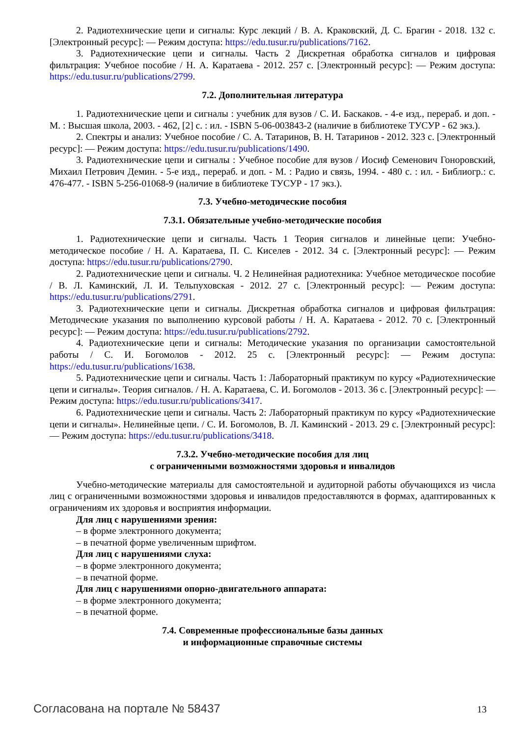2. Радиотехнические цепи и сигналы: Курс лекций / В. А. Краковский, Д. С. Брагин - 2018. 132 с. [Электронный ресурс]: — Режим доступа: https://edu.tusur.ru/publications/7162.
3. Радиотехнические цепи и сигналы. Часть 2 Дискретная обработка сигналов и цифровая фильтрация: Учебное пособие / Н. А. Каратаева - 2012. 257 с. [Электронный ресурс]: — Режим доступа: https://edu.tusur.ru/publications/2799.
7.2. Дополнительная литература
1. Радиотехнические цепи и сигналы : учебник для вузов / С. И. Баскаков. - 4-е изд., перераб. и доп. - М. : Высшая школа, 2003. - 462, [2] с. : ил. - ISBN 5-06-003843-2 (наличие в библиотеке ТУСУР - 62 экз.).
2. Спектры и анализ: Учебное пособие / С. А. Татаринов, В. Н. Татаринов - 2012. 323 с. [Электронный ресурс]: — Режим доступа: https://edu.tusur.ru/publications/1490.
3. Радиотехнические цепи и сигналы : Учебное пособие для вузов / Иосиф Семенович Гоноровский, Михаил Петрович Демин. - 5-е изд., перераб. и доп. - М. : Радио и связь, 1994. - 480 с. : ил. - Библиогр.: с. 476-477. - ISBN 5-256-01068-9 (наличие в библиотеке ТУСУР - 17 экз.).
7.3. Учебно-методические пособия
7.3.1. Обязательные учебно-методические пособия
1. Радиотехнические цепи и сигналы. Часть 1 Теория сигналов и линейные цепи: Учебно-методическое пособие / Н. А. Каратаева, П. С. Киселев - 2012. 34 с. [Электронный ресурс]: — Режим доступа: https://edu.tusur.ru/publications/2790.
2. Радиотехнические цепи и сигналы. Ч. 2 Нелинейная радиотехника: Учебное методическое пособие / В. Л. Каминский, Л. И. Тельпуховская - 2012. 27 с. [Электронный ресурс]: — Режим доступа: https://edu.tusur.ru/publications/2791.
3. Радиотехнические цепи и сигналы. Дискретная обработка сигналов и цифровая фильтрация: Методические указания по выполнению курсовой работы / Н. А. Каратаева - 2012. 70 с. [Электронный ресурс]: — Режим доступа: https://edu.tusur.ru/publications/2792.
4. Радиотехнические цепи и сигналы: Методические указания по организации самостоятельной работы / С. И. Богомолов - 2012. 25 с. [Электронный ресурс]: — Режим доступа: https://edu.tusur.ru/publications/1638.
5. Радиотехнические цепи и сигналы. Часть 1: Лабораторный практикум по курсу «Радиотехнические цепи и сигналы». Теория сигналов. / Н. А. Каратаева, С. И. Богомолов - 2013. 36 с. [Электронный ресурс]: — Режим доступа: https://edu.tusur.ru/publications/3417.
6. Радиотехнические цепи и сигналы. Часть 2: Лабораторный практикум по курсу «Радиотехнические цепи и сигналы». Нелинейные цепи. / С. И. Богомолов, В. Л. Каминский - 2013. 29 с. [Электронный ресурс]: — Режим доступа: https://edu.tusur.ru/publications/3418.
7.3.2. Учебно-методические пособия для лиц
с ограниченными возможностями здоровья и инвалидов
Учебно-методические материалы для самостоятельной и аудиторной работы обучающихся из числа лиц с ограниченными возможностями здоровья и инвалидов предоставляются в формах, адаптированных к ограничениям их здоровья и восприятия информации.
Для лиц с нарушениями зрения:
– в форме электронного документа;
– в печатной форме увеличенным шрифтом.
Для лиц с нарушениями слуха:
– в форме электронного документа;
– в печатной форме.
Для лиц с нарушениями опорно-двигательного аппарата:
– в форме электронного документа;
– в печатной форме.
7.4. Современные профессиональные базы данных
и информационные справочные системы
Согласована на портале № 58437 13